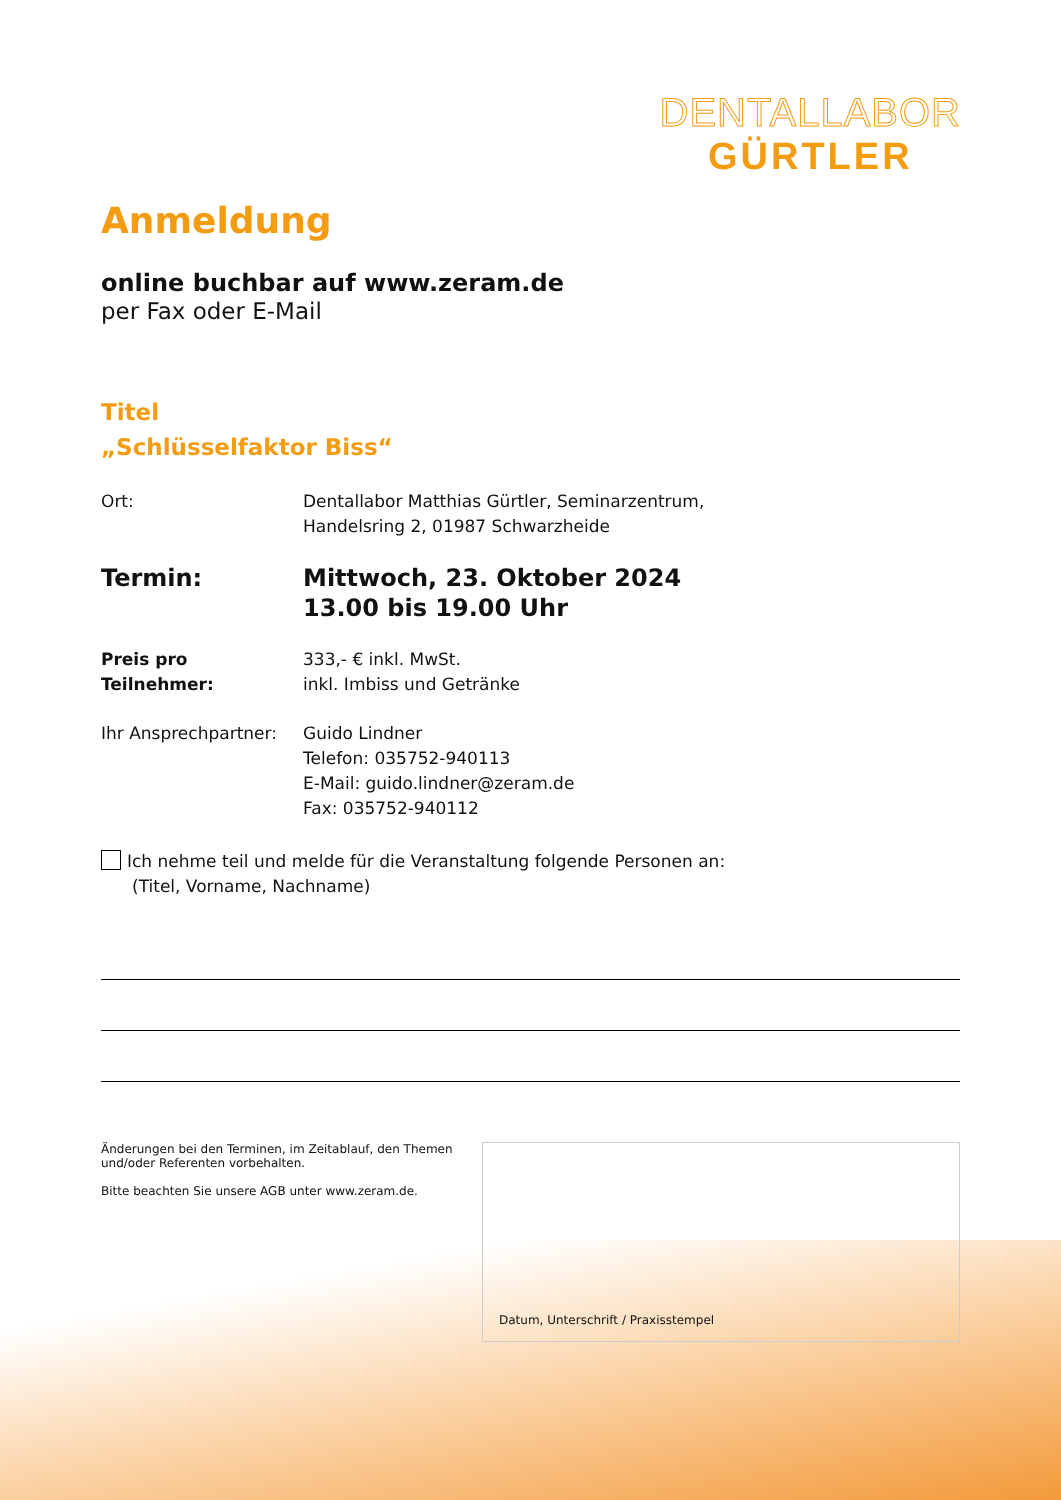DENTALLABOR
GÜRTLER
Anmeldung
online buchbar auf www.zeram.de
per Fax oder E-Mail
Titel
„Schlüsselfaktor Biss“
Ort: Dentallabor Matthias Gürtler, Seminarzentrum,
Handelsring 2, 01987 Schwarzheide
Termin: Mittwoch, 23. Oktober 2024
13.00 bis 19.00 Uhr
Preis pro Teilnehmer:
333,- € inkl. MwSt.
inkl. Imbiss und Getränke
Ihr Ansprechpartner:
Guido Lindner
Telefon: 035752-940113
E-Mail: guido.lindner@zeram.de
Fax: 035752-940112
Ich nehme teil und melde für die Veranstaltung folgende Personen an:
(Titel, Vorname, Nachname)
Änderungen bei den Terminen, im Zeitablauf, den Themen
und/oder Referenten vorbehalten.
Bitte beachten Sie unsere AGB unter www.zeram.de.
Datum, Unterschrift / Praxisstempel